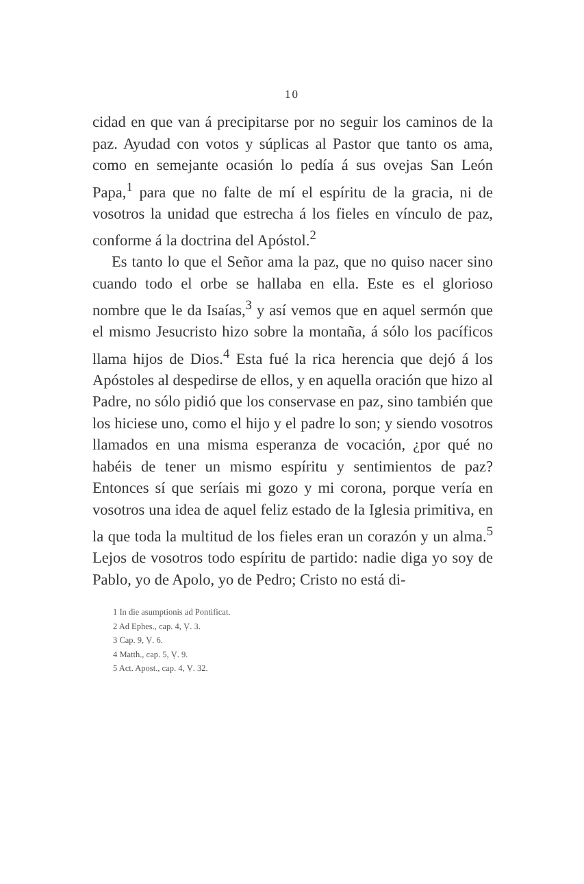10
cidad en que van á precipitarse por no seguir los caminos de la paz. Ayudad con votos y súplicas al Pastor que tanto os ama, como en semejante ocasión lo pedía á sus ovejas San León Papa,<sup>1</sup> para que no falte de mí el espíritu de la gracia, ni de vosotros la unidad que estrecha á los fieles en vínculo de paz, conforme á la doctrina del Apóstol.<sup>2</sup>
Es tanto lo que el Señor ama la paz, que no quiso nacer sino cuando todo el orbe se hallaba en ella. Este es el glorioso nombre que le da Isaías,<sup>3</sup> y así vemos que en aquel sermón que el mismo Jesucristo hizo sobre la montaña, á sólo los pacíficos llama hijos de Dios.<sup>4</sup> Esta fué la rica herencia que dejó á los Apóstoles al despedirse de ellos, y en aquella oración que hizo al Padre, no sólo pidió que los conservase en paz, sino también que los hiciese uno, como el hijo y el padre lo son; y siendo vosotros llamados en una misma esperanza de vocación, ¿por qué no habéis de tener un mismo espíritu y sentimientos de paz? Entonces sí que seríais mi gozo y mi corona, porque vería en vosotros una idea de aquel feliz estado de la Iglesia primitiva, en la que toda la multitud de los fieles eran un corazón y un alma.<sup>5</sup> Lejos de vosotros todo espíritu de partido: nadie diga yo soy de Pablo, yo de Apolo, yo de Pedro; Cristo no está di-
1 In die asumptionis ad Pontificat.
2 Ad Ephes., cap. 4, Ṿ. 3.
3 Cap. 9, Ṿ. 6.
4 Matth., cap. 5, Ṿ. 9.
5 Act. Apost., cap. 4, Ṿ. 32.